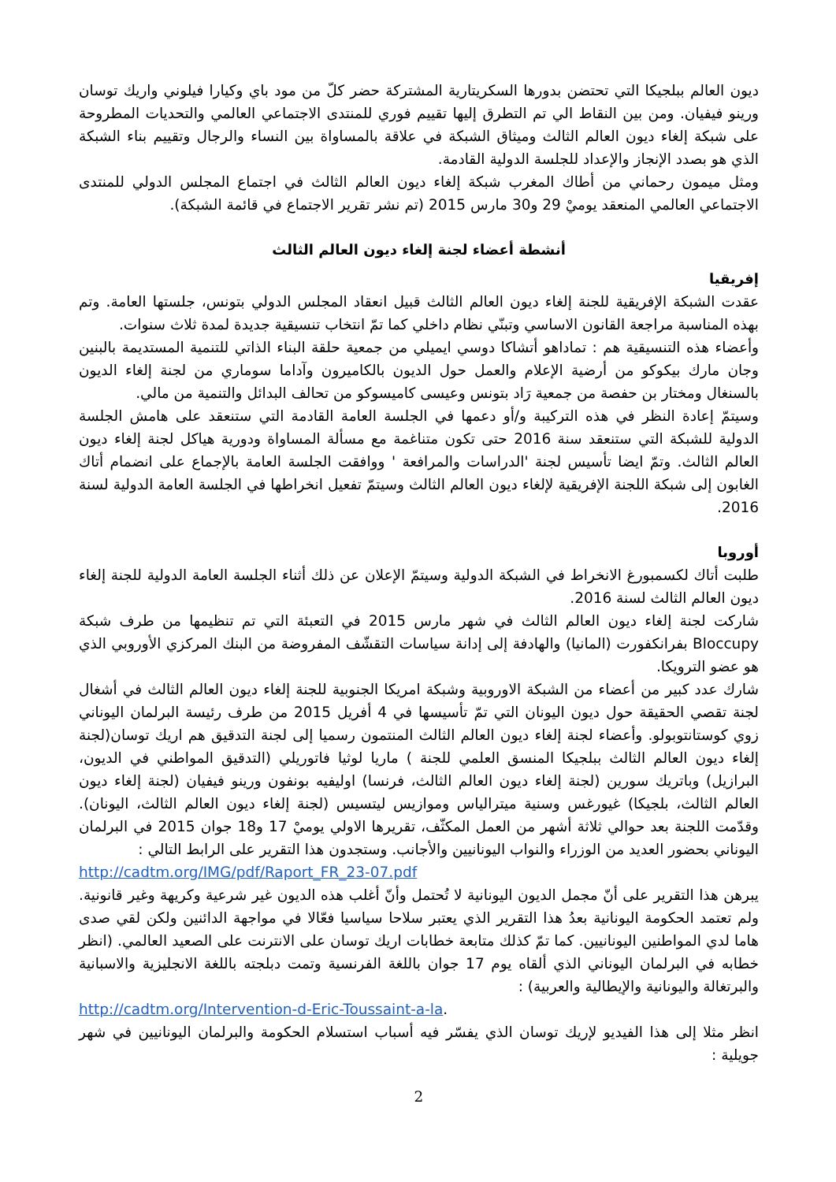ديون العالم ببلجيكا التي تحتضن بدورها السكريتارية المشتركة حضر كلّ من مود باي وكيارا فيلوني واريك توسان ورينو فيفيان. ومن بين النقاط الي تم التطرق إليها تقييم فوري للمنتدى الاجتماعي العالمي والتحديات المطروحة على شبكة إلغاء ديون العالم الثالث وميثاق الشبكة في علاقة بالمساواة بين النساء والرجال وتقييم بناء الشبكة الذي هو بصدد الإنجاز والإعداد للجلسة الدولية القادمة.
ومثل ميمون رحماني من أطاك المغرب شبكة إلغاء ديون العالم الثالث في اجتماع المجلس الدولي للمنتدى الاجتماعي العالمي المنعقد يوميْ 29 و30 مارس 2015 (تم نشر تقرير الاجتماع في قائمة الشبكة).
أنشطة أعضاء لجنة إلغاء ديون العالم الثالث
إفريقيا
عقدت الشبكة الإفريقية للجنة إلغاء ديون العالم الثالث قبيل انعقاد المجلس الدولي بتونس، جلستها العامة. وتم بهذه المناسبة مراجعة القانون الاساسي وتبنّي نظام داخلي كما تمّ انتخاب تنسيقية جديدة لمدة ثلاث سنوات.
وأعضاء هذه التنسيقية هم : تماداهو أتشاكا دوسي ايميلي من جمعية حلقة البناء الذاتي للتنمية المستديمة بالبنين وجان مارك بيكوكو من أرضية الإعلام والعمل حول الديون بالكاميرون وآداما سوماري من لجنة إلغاء الديون بالسنغال ومختار بن حفصة من جمعية رَاد بتونس وعيسى كاميسوكو من تحالف البدائل والتنمية من مالي.
وسيتمّ إعادة النظر في هذه التركيبة و/أو دعمها في الجلسة العامة القادمة التي ستنعقد على هامش الجلسة الدولية للشبكة التي ستنعقد سنة 2016 حتى تكون متناغمة مع مسألة المساواة ودورية هياكل لجنة إلغاء ديون العالم الثالث. وتمّ ايضا تأسيس لجنة 'الدراسات والمرافعة ' ووافقت الجلسة العامة بالإجماع على انضمام أتاك الغابون إلى شبكة اللجنة الإفريقية لإلغاء ديون العالم الثالث وسيتمّ تفعيل انخراطها في الجلسة العامة الدولية لسنة 2016.
أوروبا
طلبت أتاك لكسمبورغ الانخراط في الشبكة الدولية وسيتمّ الإعلان عن ذلك أثناء الجلسة العامة الدولية للجنة إلغاء ديون العالم الثالث لسنة 2016.
شاركت لجنة إلغاء ديون العالم الثالث في شهر مارس 2015 في التعبئة التي تم تنظيمها من طرف شبكة Bloccupy بفرانكفورت (المانيا) والهادفة إلى إدانة سياسات التقشّف المفروضة من البنك المركزي الأوروبي الذي هو عضو الترويكا.
شارك عدد كبير من أعضاء من الشبكة الاوروبية وشبكة امريكا الجنوبية للجنة إلغاء ديون العالم الثالث في أشغال لجنة تقصي الحقيقة حول ديون اليونان التي تمّ تأسيسها في 4 أفريل 2015 من طرف رئيسة البرلمان اليوناني زوي كوستانتوبولو. وأعضاء لجنة إلغاء ديون العالم الثالث المنتمون رسميا إلى لجنة التدقيق هم اريك توسان(لجنة إلغاء ديون العالم الثالث ببلجيكا المنسق العلمي للجنة ) ماريا لوثيا فاتوريلي (التدقيق المواطني في الديون، البرازيل) وباتريك سورين (لجنة إلغاء ديون العالم الثالث، فرنسا) اوليفيه بونفون ورينو فيفيان (لجنة إلغاء ديون العالم الثالث، بلجيكا) غيورغس وسنية ميترالياس وموازيس ليتسيس (لجنة إلغاء ديون العالم الثالث، اليونان). وقدّمت اللجنة بعد حوالي ثلاثة أشهر من العمل المكثّف، تقريرها الاولي يوميْ 17 و18 جوان 2015 في البرلمان اليوناني بحضور العديد من الوزراء والنواب اليونانيين والأجانب. وستجدون هذا التقرير على الرابط التالي :
http://cadtm.org/IMG/pdf/Raport_FR_23-07.pdf
يبرهن هذا التقرير على أنّ مجمل الديون اليونانية لا تُحتمل وأنّ أغلب هذه الديون غير شرعية وكريهة وغير قانونية. ولم تعتمد الحكومة اليونانية بعدُ هذا التقرير الذي يعتبر سلاحا سياسيا فعّالا في مواجهة الدائنين ولكن لقي صدى هاما لدي المواطنين اليونانيين. كما تمّ كذلك متابعة خطابات اريك توسان على الانترنت على الصعيد العالمي. (انظر خطابه في البرلمان اليوناني الذي ألقاه يوم 17 جوان باللغة الفرنسية وتمت دبلجته باللغة الانجليزية والاسبانية والبرتغالة واليونانية والإيطالية والعربية) :
http://cadtm.org/Intervention-d-Eric-Toussaint-a-la.
انظر مثلا إلى هذا الفيديو لإريك توسان الذي يفسّر فيه أسباب استسلام الحكومة والبرلمان اليونانيين في شهر جويلية :
2